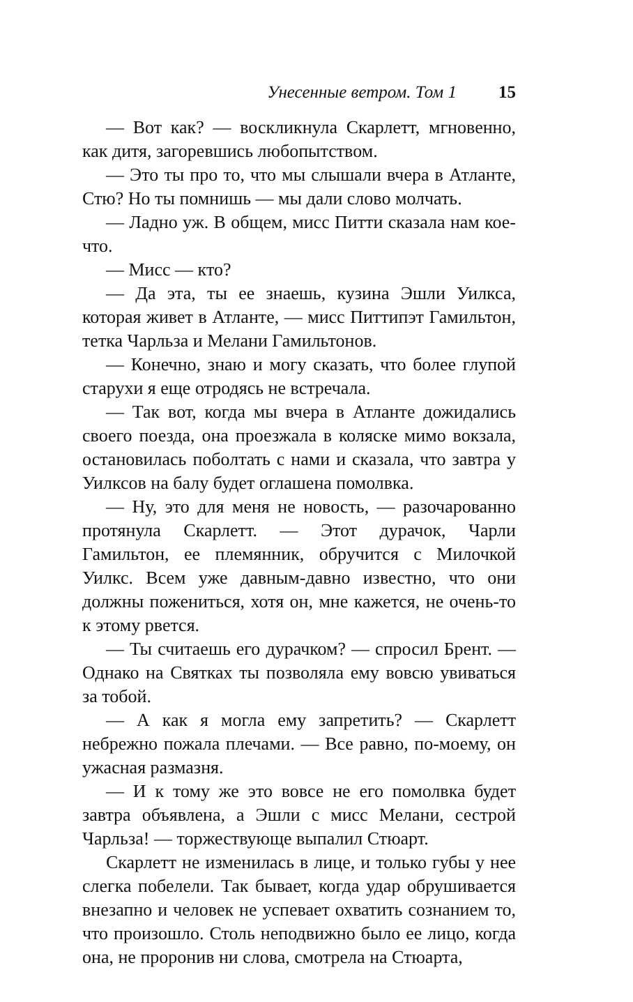Унесенные ветром. Том 1 15
— Вот как? — воскликнула Скарлетт, мгновенно, как дитя, загоревшись любопытством.
— Это ты про то, что мы слышали вчера в Атланте, Стю? Но ты помнишь — мы дали слово молчать.
— Ладно уж. В общем, мисс Питти сказала нам кое-что.
— Мисс — кто?
— Да эта, ты ее знаешь, кузина Эшли Уилкса, которая живет в Атланте, — мисс Питтипэт Гамильтон, тетка Чарльза и Мелани Гамильтонов.
— Конечно, знаю и могу сказать, что более глупой старухи я еще отродясь не встречала.
— Так вот, когда мы вчера в Атланте дожидались своего поезда, она проезжала в коляске мимо вокзала, остановилась поболтать с нами и сказала, что завтра у Уилксов на балу будет оглашена помолвка.
— Ну, это для меня не новость, — разочарованно протянула Скарлетт. — Этот дурачок, Чарли Гамильтон, ее племянник, обручится с Милочкой Уилкс. Всем уже давным-давно известно, что они должны пожениться, хотя он, мне кажется, не очень-то к этому рвется.
— Ты считаешь его дурачком? — спросил Брент. — Однако на Святках ты позволяла ему вовсю увиваться за тобой.
— А как я могла ему запретить? — Скарлетт небрежно пожала плечами. — Все равно, по-моему, он ужасная размазня.
— И к тому же это вовсе не его помолвка будет завтра объявлена, а Эшли с мисс Мелани, сестрой Чарльза! — торжествующе выпалил Стюарт.
Скарлетт не изменилась в лице, и только губы у нее слегка побелели. Так бывает, когда удар обрушивается внезапно и человек не успевает охватить сознанием то, что произошло. Столь неподвижно было ее лицо, когда она, не проронив ни слова, смотрела на Стюарта,